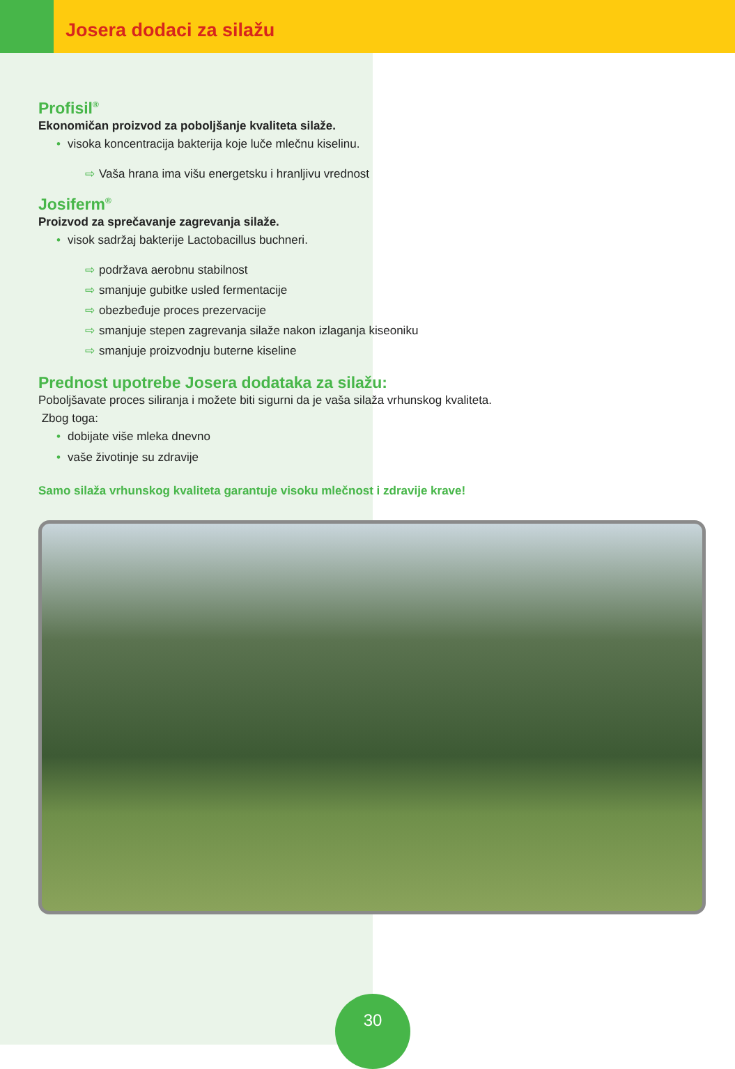Josera dodaci za silažu
Profisil<sup>®</sup>
Ekonomičan proizvod za poboljšanje kvaliteta silaže.
• visoka koncentracija bakterija koje luče mlečnu kiselinu.
⇨ Vaša hrana ima višu energetsku i hranljivu vrednost
Josiferm<sup>®</sup>
Proizvod za sprečavanje zagrevanja silaže.
• visok sadržaj bakterije Lactobacillus buchneri.
⇨ podržava aerobnu stabilnost
⇨ smanjuje gubitke usled fermentacije
⇨ obezbeđuje proces prezervacije
⇨ smanjuje stepen zagrevanja silaže nakon izlaganja kiseoniku
⇨ smanjuje proizvodnju buterne kiseline
Prednost upotrebe Josera dodataka za silažu:
Poboljšavate proces siliranja i možete biti sigurni da je vaša silaža vrhunskog kvaliteta.
Zbog toga:
• dobijate više mleka dnevno
• vaše životinje su zdravije
Samo silaža vrhunskog kvaliteta garantuje visoku mlečnost i zdravije krave!
30